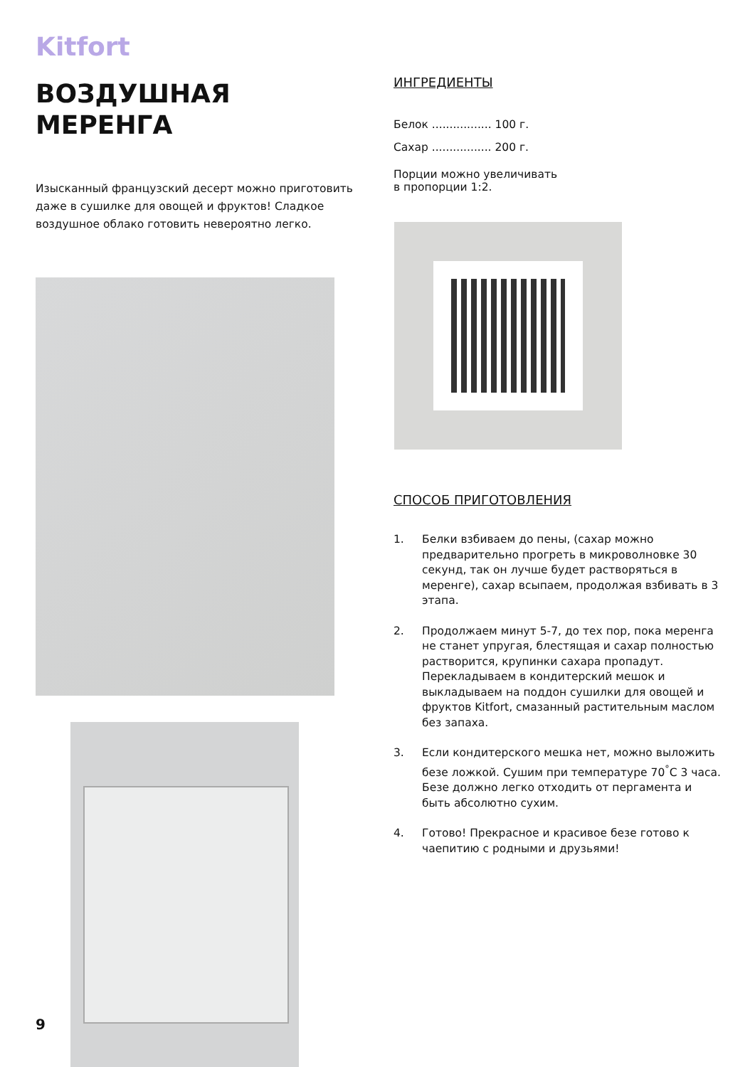Kitfort
ВОЗДУШНАЯ
МЕРЕНГА
Изысканный французский десерт можно приготовить даже в сушилке для овощей и фруктов! Сладкое воздушное облако готовить невероятно легко.
ИНГРЕДИЕНТЫ
Белок ................. 100 г.
Сахар ................. 200 г.
Порции можно увеличивать
в пропорции 1:2.
СПОСОБ ПРИГОТОВЛЕНИЯ
1. Белки взбиваем до пены, (сахар можно предварительно прогреть в микроволновке 30 секунд, так он лучше будет растворяться в меренге), сахар всыпаем, продолжая взбивать в 3 этапа.
2. Продолжаем минут 5-7, до тех пор, пока меренга не станет упругая, блестящая и сахар полностью растворится, крупинки сахара пропадут. Перекладываем в кондитерский мешок и выкладываем на поддон сушилки для овощей и фруктов Kitfort, смазанный растительным маслом без запаха.
3. Если кондитерского мешка нет, можно выложить безе ложкой. Сушим при температуре 70<sup>°</sup>С 3 часа. Безе должно легко отходить от пергамента и быть абсолютно сухим.
4. Готово! Прекрасное и красивое безе готово к чаепитию с родными и друзьями!
9